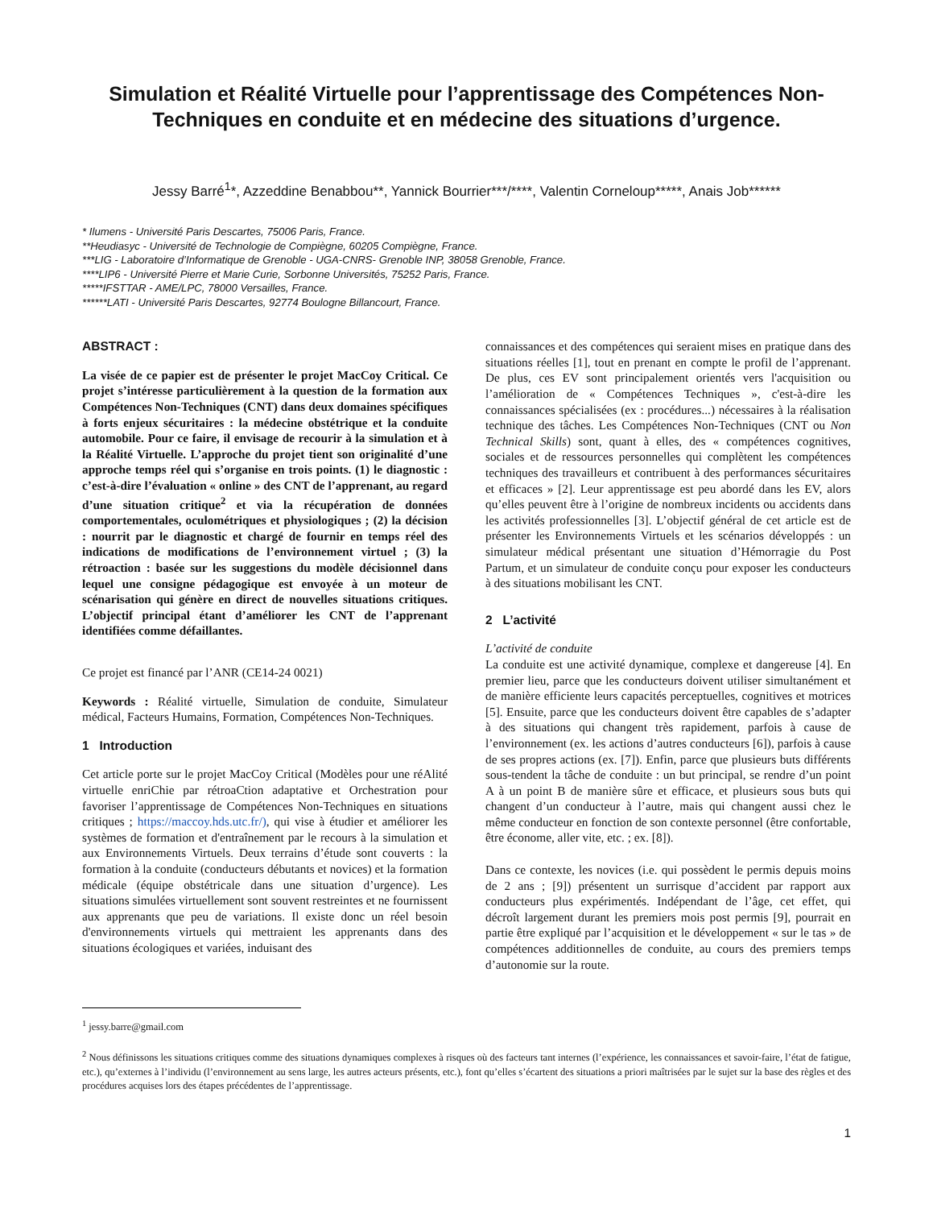Simulation et Réalité Virtuelle pour l’apprentissage des Compétences Non-Techniques en conduite et en médecine des situations d’urgence.
Jessy Barré<sup>1</sup>*, Azzeddine Benabbou**, Yannick Bourrier***/****, Valentin Corneloup*****, Anais Job******
* Ilumens - Université Paris Descartes, 75006 Paris, France.
**Heudiasyc - Université de Technologie de Compiègne, 60205 Compiègne, France.
***LIG - Laboratoire d’Informatique de Grenoble - UGA-CNRS- Grenoble INP, 38058 Grenoble, France.
****LIP6 - Université Pierre et Marie Curie, Sorbonne Universités, 75252 Paris, France.
*****IFSTTAR - AME/LPC, 78000 Versailles, France.
******LATI - Université Paris Descartes, 92774 Boulogne Billancourt, France.
ABSTRACT :
La visée de ce papier est de présenter le projet MacCoy Critical. Ce projet s’intéresse particulièrement à la question de la formation aux Compétences Non-Techniques (CNT) dans deux domaines spécifiques à forts enjeux sécuritaires : la médecine obstétrique et la conduite automobile. Pour ce faire, il envisage de recourir à la simulation et à la Réalité Virtuelle. L’approche du projet tient son originalité d’une approche temps réel qui s’organise en trois points. (1) le diagnostic : c’est-à-dire l’évaluation « online » des CNT de l’apprenant, au regard d’une situation critique<sup>2</sup> et via la récupération de données comportementales, oculométriques et physiologiques ; (2) la décision : nourrit par le diagnostic et chargé de fournir en temps réel des indications de modifications de l’environnement virtuel ; (3) la rétroaction : basée sur les suggestions du modèle décisionnel dans lequel une consigne pédagogique est envoyée à un moteur de scénarisation qui génère en direct de nouvelles situations critiques. L’objectif principal étant d’améliorer les CNT de l’apprenant identifiées comme défaillantes.
Ce projet est financé par l’ANR (CE14-24 0021)
Keywords : Réalité virtuelle, Simulation de conduite, Simulateur médical, Facteurs Humains, Formation, Compétences Non-Techniques.
1 Introduction
Cet article porte sur le projet MacCoy Critical (Modèles pour une réAlité virtuelle enriChie par rétroaCtion adaptative et Orchestration pour favoriser l’apprentissage de Compétences Non-Techniques en situations critiques ; https://maccoy.hds.utc.fr/), qui vise à étudier et améliorer les systèmes de formation et d'entraînement par le recours à la simulation et aux Environnements Virtuels. Deux terrains d’étude sont couverts : la formation à la conduite (conducteurs débutants et novices) et la formation médicale (équipe obstétricale dans une situation d’urgence). Les situations simulées virtuellement sont souvent restreintes et ne fournissent aux apprenants que peu de variations. Il existe donc un réel besoin d'environnements virtuels qui mettraient les apprenants dans des situations écologiques et variées, induisant des
connaissances et des compétences qui seraient mises en pratique dans des situations réelles [1], tout en prenant en compte le profil de l’apprenant. De plus, ces EV sont principalement orientés vers l'acquisition ou l’amélioration de « Compétences Techniques », c'est-à-dire les connaissances spécialisées (ex : procédures...) nécessaires à la réalisation technique des tâches. Les Compétences Non-Techniques (CNT ou Non Technical Skills) sont, quant à elles, des « compétences cognitives, sociales et de ressources personnelles qui complètent les compétences techniques des travailleurs et contribuent à des performances sécuritaires et efficaces » [2]. Leur apprentissage est peu abordé dans les EV, alors qu’elles peuvent être à l’origine de nombreux incidents ou accidents dans les activités professionnelles [3]. L’objectif général de cet article est de présenter les Environnements Virtuels et les scénarios développés : un simulateur médical présentant une situation d’Hémorragie du Post Partum, et un simulateur de conduite conçu pour exposer les conducteurs à des situations mobilisant les CNT.
2 L’activité
L’activité de conduite
La conduite est une activité dynamique, complexe et dangereuse [4]. En premier lieu, parce que les conducteurs doivent utiliser simultanément et de manière efficiente leurs capacités perceptuelles, cognitives et motrices [5]. Ensuite, parce que les conducteurs doivent être capables de s’adapter à des situations qui changent très rapidement, parfois à cause de l’environnement (ex. les actions d’autres conducteurs [6]), parfois à cause de ses propres actions (ex. [7]). Enfin, parce que plusieurs buts différents sous-tendent la tâche de conduite : un but principal, se rendre d’un point A à un point B de manière sûre et efficace, et plusieurs sous buts qui changent d’un conducteur à l’autre, mais qui changent aussi chez le même conducteur en fonction de son contexte personnel (être confortable, être économe, aller vite, etc. ; ex. [8]).
Dans ce contexte, les novices (i.e. qui possèdent le permis depuis moins de 2 ans ; [9]) présentent un surrisque d’accident par rapport aux conducteurs plus expérimentés. Indépendant de l’âge, cet effet, qui décroît largement durant les premiers mois post permis [9], pourrait en partie être expliqué par l’acquisition et le développement « sur le tas » de compétences additionnelles de conduite, au cours des premiers temps d’autonomie sur la route.
<sup>1</sup> jessy.barre@gmail.com
<sup>2</sup> Nous définissons les situations critiques comme des situations dynamiques complexes à risques où des facteurs tant internes (l’expérience, les connaissances et savoir-faire, l’état de fatigue, etc.), qu’externes à l’individu (l’environnement au sens large, les autres acteurs présents, etc.), font qu’elles s’écartent des situations a priori maîtrisées par le sujet sur la base des règles et des procédures acquises lors des étapes précédentes de l’apprentissage.
1